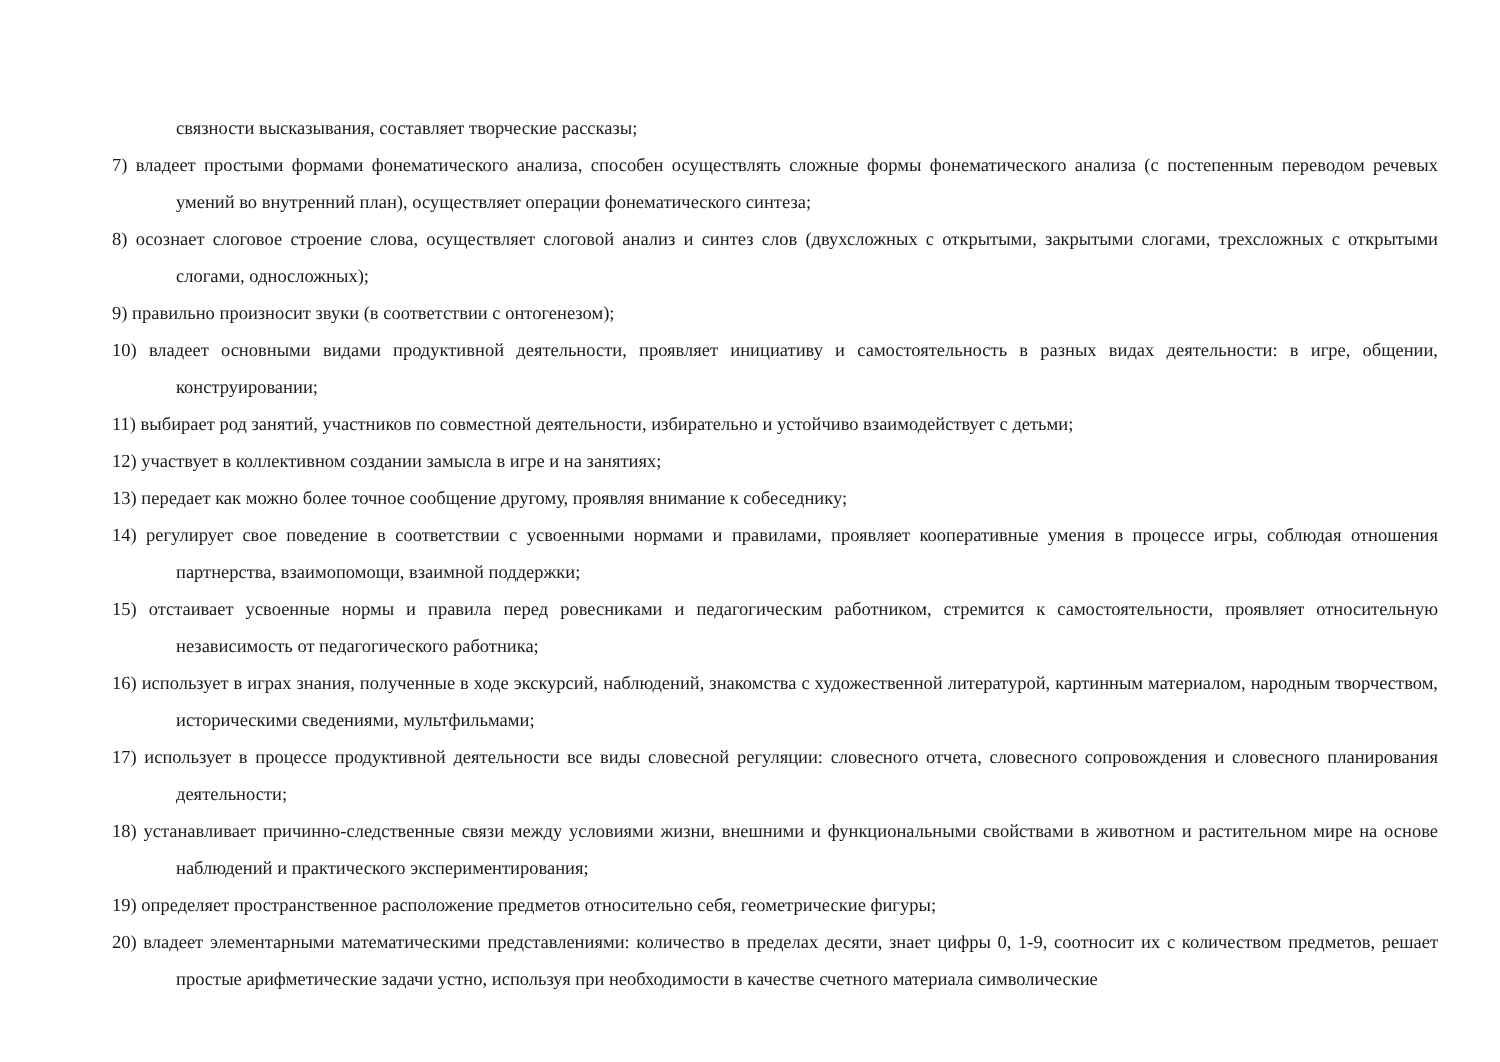связности высказывания, составляет творческие рассказы;
7) владеет простыми формами фонематического анализа, способен осуществлять сложные формы фонематического анализа (с постепенным переводом речевых умений во внутренний план), осуществляет операции фонематического синтеза;
8) осознает слоговое строение слова, осуществляет слоговой анализ и синтез слов (двухсложных с открытыми, закрытыми слогами, трехсложных с открытыми слогами, односложных);
9) правильно произносит звуки (в соответствии с онтогенезом);
10) владеет основными видами продуктивной деятельности, проявляет инициативу и самостоятельность в разных видах деятельности: в игре, общении, конструировании;
11) выбирает род занятий, участников по совместной деятельности, избирательно и устойчиво взаимодействует с детьми;
12) участвует в коллективном создании замысла в игре и на занятиях;
13) передает как можно более точное сообщение другому, проявляя внимание к собеседнику;
14) регулирует свое поведение в соответствии с усвоенными нормами и правилами, проявляет кооперативные умения в процессе игры, соблюдая отношения партнерства, взаимопомощи, взаимной поддержки;
15) отстаивает усвоенные нормы и правила перед ровесниками и педагогическим работником, стремится к самостоятельности, проявляет относительную независимость от педагогического работника;
16) использует в играх знания, полученные в ходе экскурсий, наблюдений, знакомства с художественной литературой, картинным материалом, народным творчеством, историческими сведениями, мультфильмами;
17) использует в процессе продуктивной деятельности все виды словесной регуляции: словесного отчета, словесного сопровождения и словесного планирования деятельности;
18) устанавливает причинно-следственные связи между условиями жизни, внешними и функциональными свойствами в животном и растительном мире на основе наблюдений и практического экспериментирования;
19) определяет пространственное расположение предметов относительно себя, геометрические фигуры;
20) владеет элементарными математическими представлениями: количество в пределах десяти, знает цифры 0, 1-9, соотносит их с количеством предметов, решает простые арифметические задачи устно, используя при необходимости в качестве счетного материала символические